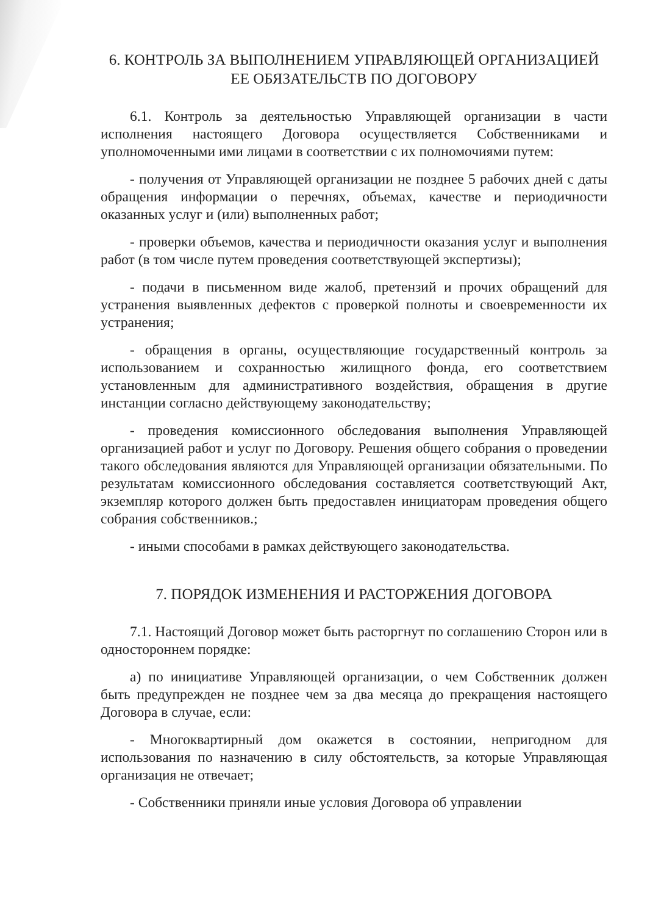6. КОНТРОЛЬ ЗА ВЫПОЛНЕНИЕМ УПРАВЛЯЮЩЕЙ ОРГАНИЗАЦИЕЙ
ЕЕ ОБЯЗАТЕЛЬСТВ ПО ДОГОВОРУ
6.1. Контроль за деятельностью Управляющей организации в части исполнения настоящего Договора осуществляется Собственниками и уполномоченными ими лицами в соответствии с их полномочиями путем:
- получения от Управляющей организации не позднее 5 рабочих дней с даты обращения информации о перечнях, объемах, качестве и периодичности оказанных услуг и (или) выполненных работ;
- проверки объемов, качества и периодичности оказания услуг и выполнения работ (в том числе путем проведения соответствующей экспертизы);
- подачи в письменном виде жалоб, претензий и прочих обращений для устранения выявленных дефектов с проверкой полноты и своевременности их устранения;
- обращения в органы, осуществляющие государственный контроль за использованием и сохранностью жилищного фонда, его соответствием установленным для административного воздействия, обращения в другие инстанции согласно действующему законодательству;
- проведения комиссионного обследования выполнения Управляющей организацией работ и услуг по Договору. Решения общего собрания о проведении такого обследования являются для Управляющей организации обязательными. По результатам комиссионного обследования составляется соответствующий Акт, экземпляр которого должен быть предоставлен инициаторам проведения общего собрания собственников.;
- иными способами в рамках действующего законодательства.
7. ПОРЯДОК ИЗМЕНЕНИЯ И РАСТОРЖЕНИЯ ДОГОВОРА
7.1. Настоящий Договор может быть расторгнут по соглашению Сторон или в одностороннем порядке:
а) по инициативе Управляющей организации, о чем Собственник должен быть предупрежден не позднее чем за два месяца до прекращения настоящего Договора в случае, если:
- Многоквартирный дом окажется в состоянии, непригодном для использования по назначению в силу обстоятельств, за которые Управляющая организация не отвечает;
- Собственники приняли иные условия Договора об управлении